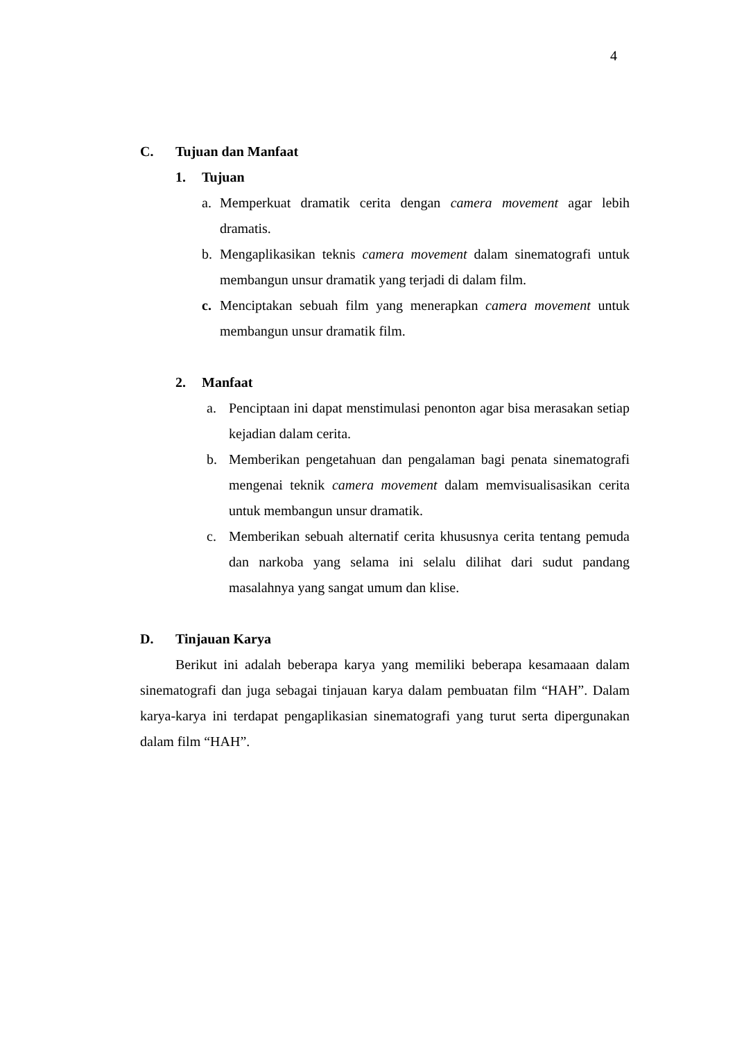4
C. Tujuan dan Manfaat
1. Tujuan
a. Memperkuat dramatik cerita dengan camera movement agar lebih dramatis.
b. Mengaplikasikan teknis camera movement dalam sinematografi untuk membangun unsur dramatik yang terjadi di dalam film.
c. Menciptakan sebuah film yang menerapkan camera movement untuk membangun unsur dramatik film.
2. Manfaat
a. Penciptaan ini dapat menstimulasi penonton agar bisa merasakan setiap kejadian dalam cerita.
b. Memberikan pengetahuan dan pengalaman bagi penata sinematografi mengenai teknik camera movement dalam memvisualisasikan cerita untuk membangun unsur dramatik.
c. Memberikan sebuah alternatif cerita khususnya cerita tentang pemuda dan narkoba yang selama ini selalu dilihat dari sudut pandang masalahnya yang sangat umum dan klise.
D. Tinjauan Karya
Berikut ini adalah beberapa karya yang memiliki beberapa kesamaaan dalam sinematografi dan juga sebagai tinjauan karya dalam pembuatan film “HAH”. Dalam karya-karya ini terdapat pengaplikasian sinematografi yang turut serta dipergunakan dalam film “HAH”.